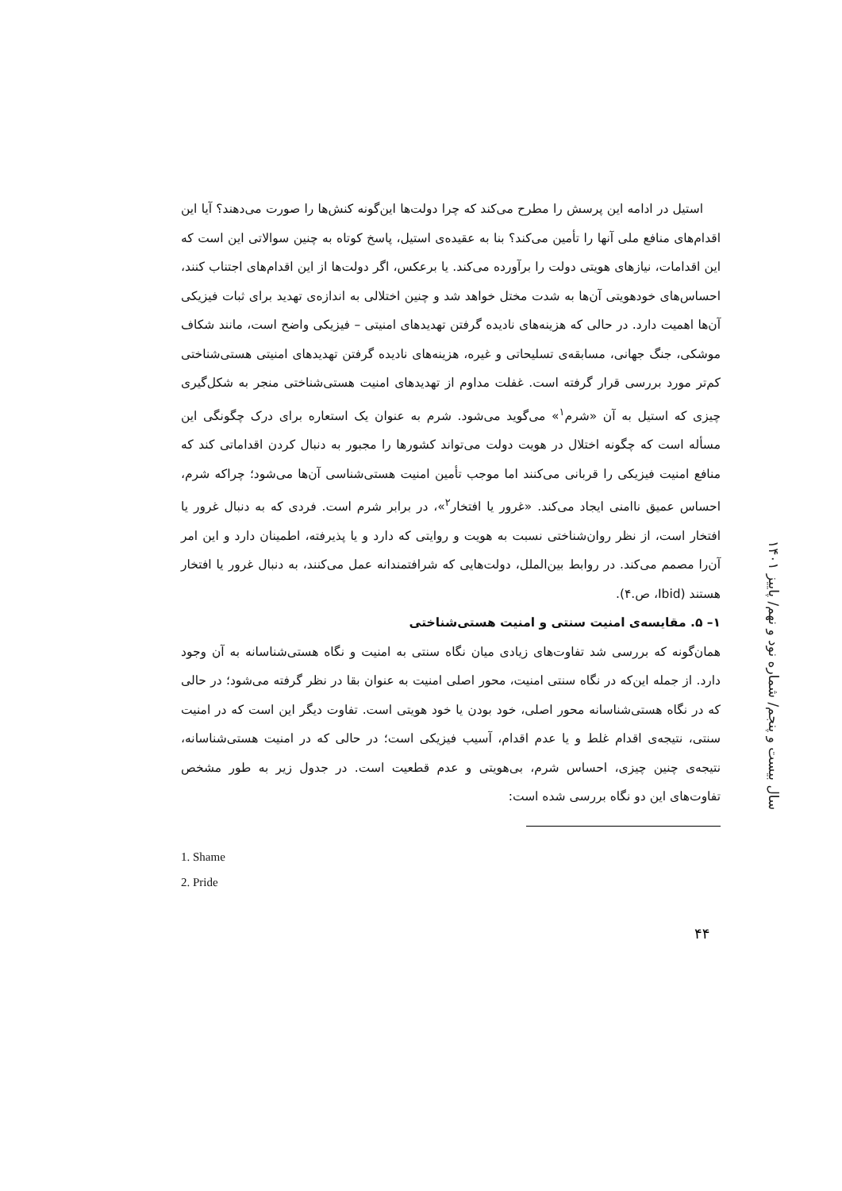استیل در ادامه این پرسش را مطرح می‌کند که چرا دولت‌ها این‌گونه کنش‌ها را صورت می‌دهند؟ آیا این اقدام‌های منافع ملی آنها را تأمین می‌کند؟ بنا به عقیده‌ی استیل، پاسخ کوتاه به چنین سوالاتی این است که این اقدامات، نیازهای هویتی دولت را برآورده می‌کند. یا برعکس، اگر دولت‌ها از این اقدام‌های اجتناب کنند، احساس‌های خودهویتی آن‌ها به شدت مختل خواهد شد و چنین اختلالی به اندازه‌ی تهدید برای ثبات فیزیکی آن‌ها اهمیت دارد. در حالی که هزینه‌های نادیده گرفتن تهدیدهای امنیتی – فیزیکی واضح است، مانند شکاف موشکی، جنگ جهانی، مسابقه‌ی تسلیحاتی و غیره، هزینه‌های نادیده گرفتن تهدیدهای امنیتی هستی‌شناختی کم‌تر مورد بررسی قرار گرفته است. غفلت مداوم از تهدیدهای امنیت هستی‌شناختی منجر به شکل‌گیری چیزی که استیل به آن «شرم<sup>۱</sup>» می‌گوید می‌شود. شرم به عنوان یک استعاره برای درک چگونگی این مسأله است که چگونه اختلال در هویت دولت می‌تواند کشورها را مجبور به دنبال کردن اقداماتی کند که منافع امنیت فیزیکی را قربانی می‌کنند اما موجب تأمین امنیت هستی‌شناسی آن‌ها می‌شود؛ چراکه شرم، احساس عمیق ناامنی ایجاد می‌کند. «غرور یا افتخار<sup>۲</sup>»، در برابر شرم است. فردی که به دنبال غرور یا افتخار است، از نظر روان‌شناختی نسبت به هویت و روایتی که دارد و یا پذیرفته، اطمینان دارد و این امر آن‌را مصمم می‌کند. در روابط بین‌الملل، دولت‌هایی که شرافتمندانه عمل می‌کنند، به دنبال غرور یا افتخار هستند (Ibid، ص.۴).
۱– ۵. مقایسه‌ی امنیت سنتی و امنیت هستی‌شناختی
همان‌گونه که بررسی شد تفاوت‌های زیادی میان نگاه سنتی به امنیت و نگاه هستی‌شناسانه به آن وجود دارد. از جمله این‌که در نگاه سنتی امنیت، محور اصلی امنیت به عنوان بقا در نظر گرفته می‌شود؛ در حالی که در نگاه هستی‌شناسانه محور اصلی، خود بودن یا خود هویتی است. تفاوت دیگر این است که در امنیت سنتی، نتیجه‌ی اقدام غلط و یا عدم اقدام، آسیب فیزیکی است؛ در حالی که در امنیت هستی‌شناسانه، نتیجه‌ی چنین چیزی، احساس شرم، بی‌هویتی و عدم قطعیت است. در جدول زیر به طور مشخص تفاوت‌های این دو نگاه بررسی شده است:
1. Shame
2. Pride
سال بیست و پنجم/ شماره نود و نهم/ پاییز ۱۴۰۱
۴۴